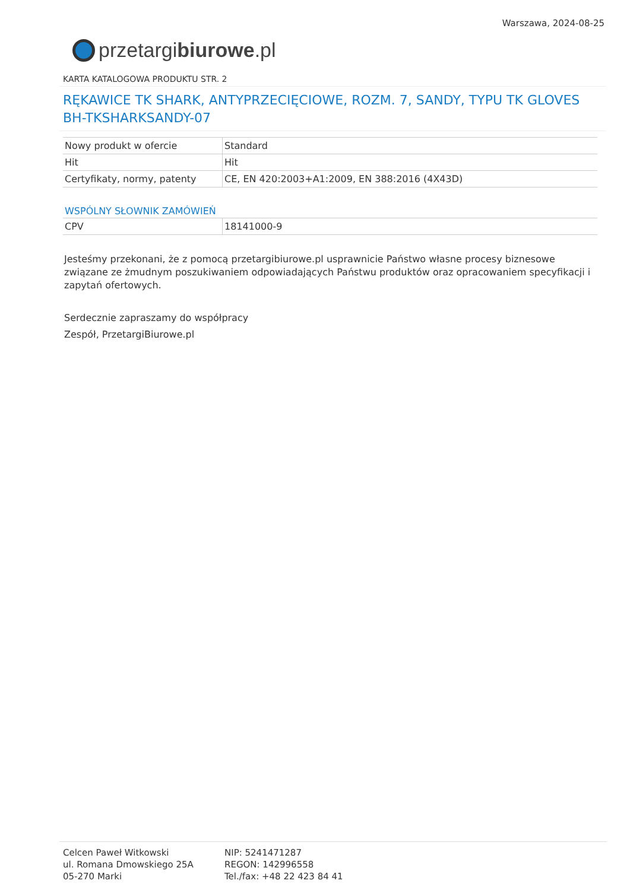przetargi biurowe.pl
Warszawa, 2024-08-25
KARTA KATALOGOWA PRODUKTU STR. 2
RĘKAWICE TK SHARK, ANTYPRZECIĘCIOWE, ROZM. 7, SANDY, TYPU TK GLOVES BH-TKSHARKSANDY-07
| Nowy produkt w ofercie | Standard |
| Hit | Hit |
| Certyfikaty, normy, patenty | CE, EN 420:2003+A1:2009, EN 388:2016 (4X43D) |
WSPÓLNY SŁOWNIK ZAMÓWIEŃ
| CPV | 18141000-9 |
Jesteśmy przekonani, że z pomocą przetargibiurowe.pl usprawnicie Państwo własne procesy biznesowe związane ze żmudnym poszukiwaniem odpowiadających Państwu produktów oraz opracowaniem specyfikacji i zapytań ofertowych.
Serdecznie zapraszamy do współpracy
Zespół, PrzetargiBiurowe.pl
Celcen Paweł Witkowski
ul. Romana Dmowskiego 25A
05-270 Marki
NIP: 5241471287
REGON: 142996558
Tel./fax: +48 22 423 84 41